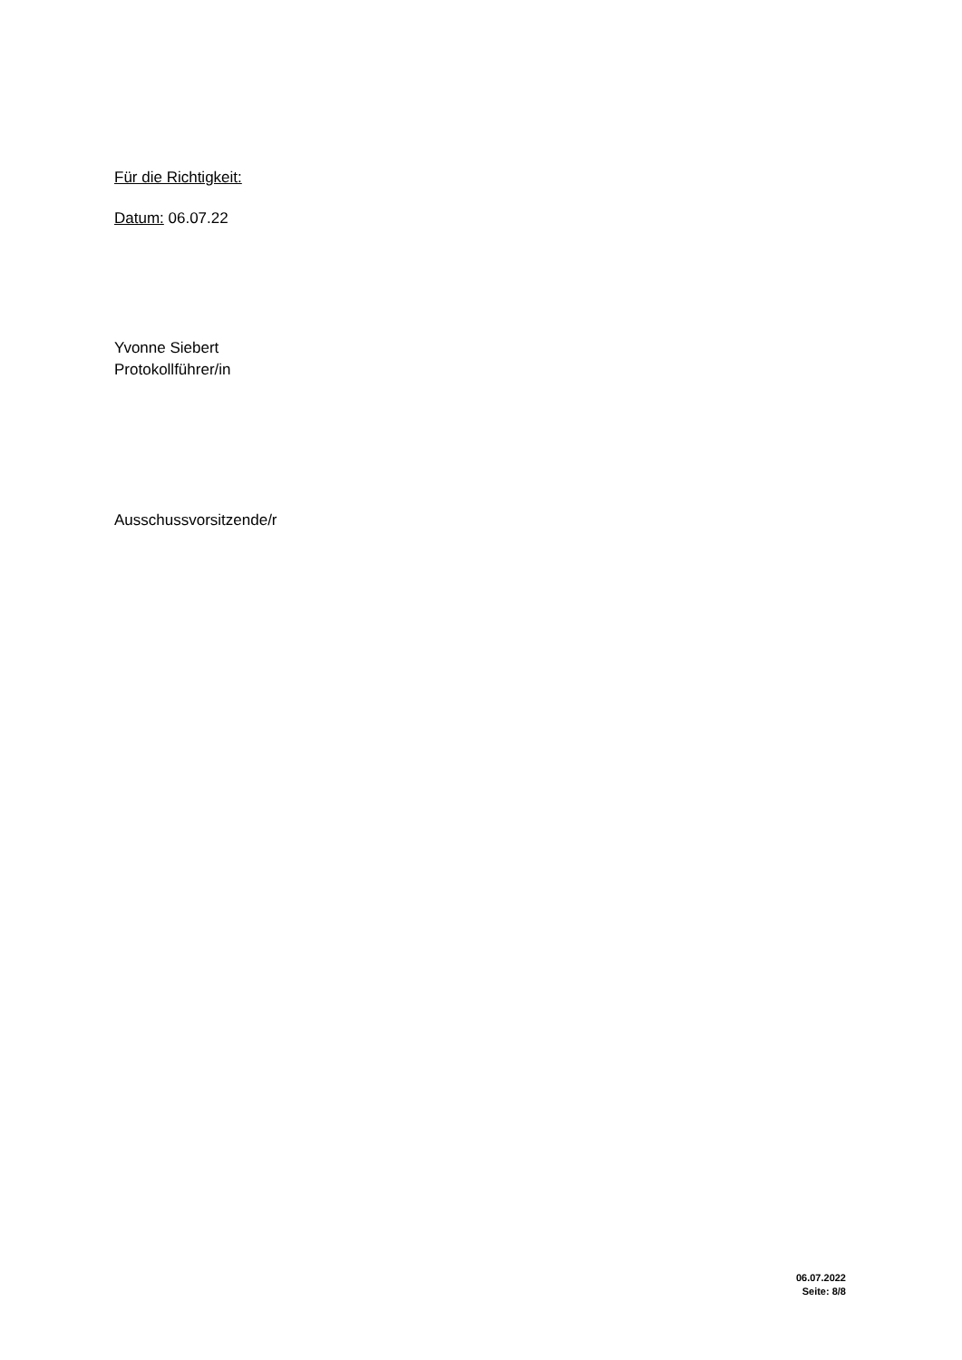Für die Richtigkeit:
Datum: 06.07.22
Yvonne Siebert
Protokollführer/in
Ausschussvorsitzende/r
06.07.2022
Seite: 8/8